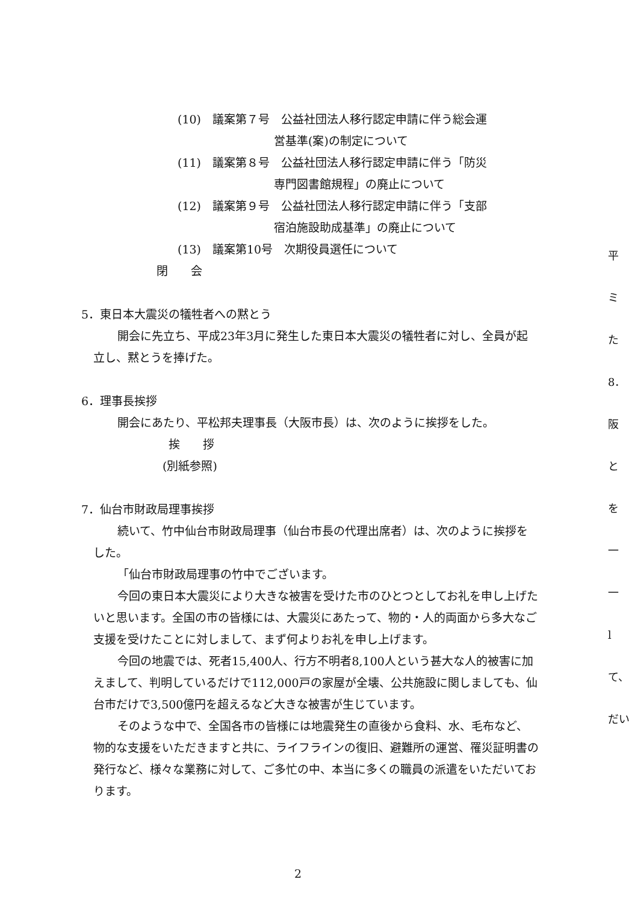(10)　議案第７号　公益社団法人移行認定申請に伴う総会運
営基準(案)の制定について
(11)　議案第８号　公益社団法人移行認定申請に伴う「防災
専門図書館規程」の廃止について
(12)　議案第９号　公益社団法人移行認定申請に伴う「支部
宿泊施設助成基準」の廃止について
(13)　議案第10号　次期役員選任について
閉　　会
5．東日本大震災の犠牲者への黙とう
開会に先立ち、平成23年3月に発生した東日本大震災の犠牲者に対し、全員が起立し、黙とうを捧げた。
6．理事長挨拶
開会にあたり、平松邦夫理事長（大阪市長）は、次のように挨拶をした。
挨　　拶
(別紙参照)
7．仙台市財政局理事挨拶
続いて、竹中仙台市財政局理事（仙台市長の代理出席者）は、次のように挨拶をした。
「仙台市財政局理事の竹中でございます。
今回の東日本大震災により大きな被害を受けた市のひとつとしてお礼を申し上げたいと思います。全国の市の皆様には、大震災にあたって、物的・人的両面から多大なご支援を受けたことに対しまして、まず何よりお礼を申し上げます。
今回の地震では、死者15,400人、行方不明者8,100人という甚大な人的被害に加えまして、判明しているだけで112,000戸の家屋が全壊、公共施設に関しましても、仙台市だけで3,500億円を超えるなど大きな被害が生じています。
そのような中で、全国各市の皆様には地震発生の直後から食料、水、毛布など、物的な支援をいただきますと共に、ライフラインの復旧、避難所の運営、罹災証明書の発行など、様々な業務に対して、ご多忙の中、本当に多くの職員の派遣をいただいております。
平
ミ
た
8．
阪
と
を
一
一
l
て、
だい
2